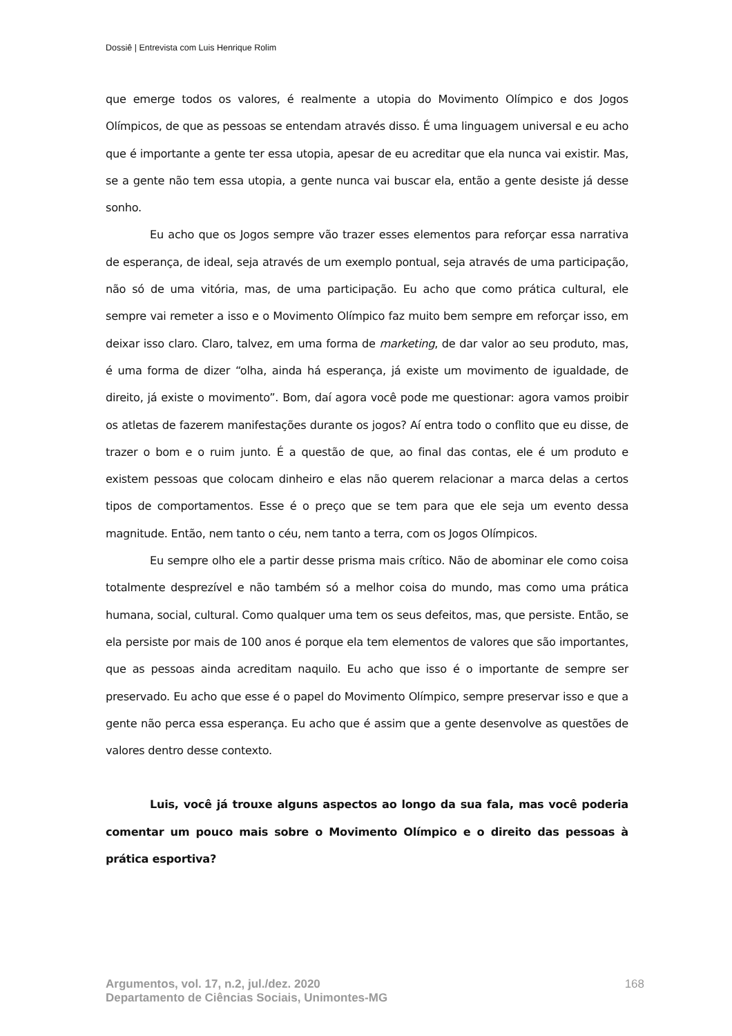Dossiê | Entrevista com Luis Henrique Rolim
que emerge todos os valores, é realmente a utopia do Movimento Olímpico e dos Jogos Olímpicos, de que as pessoas se entendam através disso. É uma linguagem universal e eu acho que é importante a gente ter essa utopia, apesar de eu acreditar que ela nunca vai existir. Mas, se a gente não tem essa utopia, a gente nunca vai buscar ela, então a gente desiste já desse sonho.
Eu acho que os Jogos sempre vão trazer esses elementos para reforçar essa narrativa de esperança, de ideal, seja através de um exemplo pontual, seja através de uma participação, não só de uma vitória, mas, de uma participação. Eu acho que como prática cultural, ele sempre vai remeter a isso e o Movimento Olímpico faz muito bem sempre em reforçar isso, em deixar isso claro. Claro, talvez, em uma forma de marketing, de dar valor ao seu produto, mas, é uma forma de dizer “olha, ainda há esperança, já existe um movimento de igualdade, de direito, já existe o movimento”. Bom, daí agora você pode me questionar: agora vamos proibir os atletas de fazerem manifestações durante os jogos? Aí entra todo o conflito que eu disse, de trazer o bom e o ruim junto. É a questão de que, ao final das contas, ele é um produto e existem pessoas que colocam dinheiro e elas não querem relacionar a marca delas a certos tipos de comportamentos. Esse é o preço que se tem para que ele seja um evento dessa magnitude. Então, nem tanto o céu, nem tanto a terra, com os Jogos Olímpicos.
Eu sempre olho ele a partir desse prisma mais crítico. Não de abominar ele como coisa totalmente desprezível e não também só a melhor coisa do mundo, mas como uma prática humana, social, cultural. Como qualquer uma tem os seus defeitos, mas, que persiste. Então, se ela persiste por mais de 100 anos é porque ela tem elementos de valores que são importantes, que as pessoas ainda acreditam naquilo. Eu acho que isso é o importante de sempre ser preservado. Eu acho que esse é o papel do Movimento Olímpico, sempre preservar isso e que a gente não perca essa esperança. Eu acho que é assim que a gente desenvolve as questões de valores dentro desse contexto.
Luis, você já trouxe alguns aspectos ao longo da sua fala, mas você poderia comentar um pouco mais sobre o Movimento Olímpico e o direito das pessoas à prática esportiva?
Argumentos, vol. 17, n.2, jul./dez. 2020
Departamento de Ciências Sociais, Unimontes-MG
168